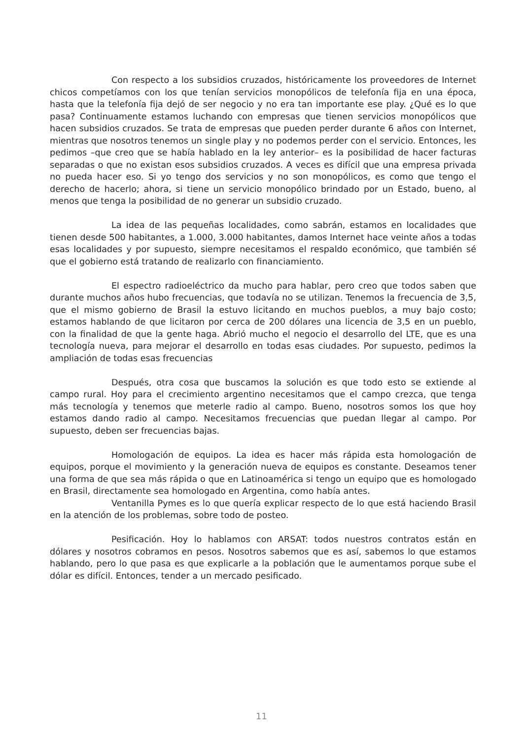Con respecto a los subsidios cruzados, históricamente los proveedores de Internet chicos competíamos con los que tenían servicios monopólicos de telefonía fija en una época, hasta que la telefonía fija dejó de ser negocio y no era tan importante ese play. ¿Qué es lo que pasa? Continuamente estamos luchando con empresas que tienen servicios monopólicos que hacen subsidios cruzados. Se trata de empresas que pueden perder durante 6 años con Internet, mientras que nosotros tenemos un single play y no podemos perder con el servicio. Entonces, les pedimos –que creo que se había hablado en la ley anterior– es la posibilidad de hacer facturas separadas o que no existan esos subsidios cruzados. A veces es difícil que una empresa privada no pueda hacer eso. Si yo tengo dos servicios y no son monopólicos, es como que tengo el derecho de hacerlo; ahora, si tiene un servicio monopólico brindado por un Estado, bueno, al menos que tenga la posibilidad de no generar un subsidio cruzado.
La idea de las pequeñas localidades, como sabrán, estamos en localidades que tienen desde 500 habitantes, a 1.000, 3.000 habitantes, damos Internet hace veinte años a todas esas localidades y por supuesto, siempre necesitamos el respaldo económico, que también sé que el gobierno está tratando de realizarlo con financiamiento.
El espectro radioeléctrico da mucho para hablar, pero creo que todos saben que durante muchos años hubo frecuencias, que todavía no se utilizan. Tenemos la frecuencia de 3,5, que el mismo gobierno de Brasil la estuvo licitando en muchos pueblos, a muy bajo costo; estamos hablando de que licitaron por cerca de 200 dólares una licencia de 3,5 en un pueblo, con la finalidad de que la gente haga. Abrió mucho el negocio el desarrollo del LTE, que es una tecnología nueva, para mejorar el desarrollo en todas esas ciudades. Por supuesto, pedimos la ampliación de todas esas frecuencias
Después, otra cosa que buscamos la solución es que todo esto se extiende al campo rural. Hoy para el crecimiento argentino necesitamos que el campo crezca, que tenga más tecnología y tenemos que meterle radio al campo. Bueno, nosotros somos los que hoy estamos dando radio al campo. Necesitamos frecuencias que puedan llegar al campo. Por supuesto, deben ser frecuencias bajas.
Homologación de equipos. La idea es hacer más rápida esta homologación de equipos, porque el movimiento y la generación nueva de equipos es constante. Deseamos tener una forma de que sea más rápida o que en Latinoamérica si tengo un equipo que es homologado en Brasil, directamente sea homologado en Argentina, como había antes.
Ventanilla Pymes es lo que quería explicar respecto de lo que está haciendo Brasil en la atención de los problemas, sobre todo de posteo.
Pesificación. Hoy lo hablamos con ARSAT: todos nuestros contratos están en dólares y nosotros cobramos en pesos. Nosotros sabemos que es así, sabemos lo que estamos hablando, pero lo que pasa es que explicarle a la población que le aumentamos porque sube el dólar es difícil. Entonces, tender a un mercado pesificado.
11